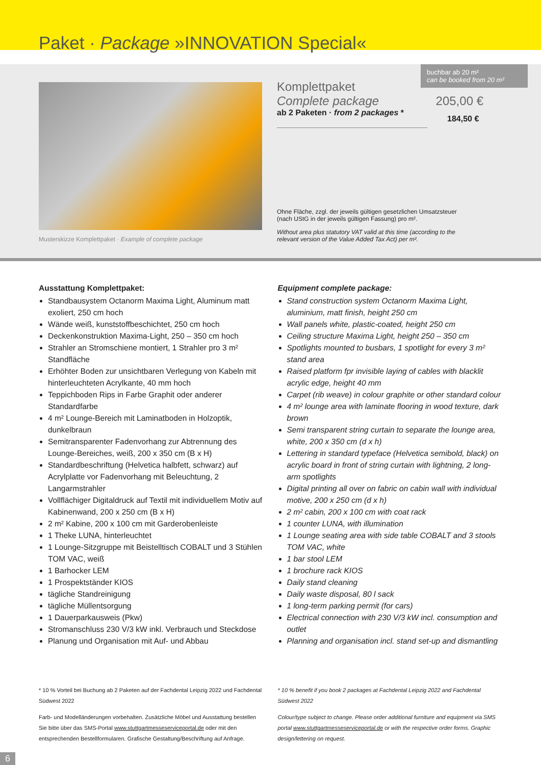Paket · Package »INNOVATION Special«
Musterskizze Komplettpaket · Example of complete package
buchbar ab 20 m²
can be booked from 20 m²
Komplettpaket
Complete package 205,00 €
ab 2 Paketen · from 2 packages *
184,50 €
Ohne Fläche, zzgl. der jeweils gültigen gesetzlichen Umsatzsteuer (nach UStG in der jeweils gültigen Fassung) pro m².
Without area plus statutory VAT valid at this time (according to the relevant version of the Value Added Tax Act) per m².
Ausstattung Komplettpaket:
Standbausystem Octanorm Maxima Light, Aluminum matt exoliert, 250 cm hoch
Wände weiß, kunststoffbeschichtet, 250 cm hoch
Deckenkonstruktion Maxima-Light, 250 – 350 cm hoch
Strahler an Stromschiene montiert, 1 Strahler pro 3 m² Standfläche
Erhöhter Boden zur unsichtbaren Verlegung von Kabeln mit hinterleuchteten Acrylkante, 40 mm hoch
Teppichboden Rips in Farbe Graphit oder anderer Standardfarbe
4 m² Lounge-Bereich mit Laminatboden in Holzoptik, dunkelbraun
Semitransparenter Fadenvorhang zur Abtrennung des Lounge-Bereiches, weiß, 200 x 350 cm (B x H)
Standardbeschriftung (Helvetica halbfett, schwarz) auf Acrylplatte vor Fadenvorhang mit Beleuchtung, 2 Langarmstrahler
Vollflächiger Digitaldruck auf Textil mit individuellem Motiv auf Kabinenwand, 200 x 250 cm (B x H)
2 m² Kabine, 200 x 100 cm mit Garderobenleiste
1 Theke LUNA, hinterleuchtet
1 Lounge-Sitzgruppe mit Beistelltisch COBALT und 3 Stühlen TOM VAC, weiß
1 Barhocker LEM
1 Prospektständer KIOS
tägliche Standreinigung
tägliche Müllentsorgung
1 Dauerparkausweis (Pkw)
Stromanschluss 230 V/3 kW inkl. Verbrauch und Steckdose
Planung und Organisation mit Auf- und Abbau
Equipment complete package:
Stand construction system Octanorm Maxima Light, aluminium, matt finish, height 250 cm
Wall panels white, plastic-coated, height 250 cm
Ceiling structure Maxima Light, height 250 – 350 cm
Spotlights mounted to busbars, 1 spotlight for every 3 m² stand area
Raised platform fpr invisible laying of cables with blacklit acrylic edge, height 40 mm
Carpet (rib weave) in colour graphite or other standard colour
4 m² lounge area with laminate flooring in wood texture, dark brown
Semi transparent string curtain to separate the lounge area, white, 200 x 350 cm (d x h)
Lettering in standard typeface (Helvetica semibold, black) on acrylic board in front of string curtain with lightning, 2 long-arm spotlights
Digital printing all over on fabric on cabin wall with individual motive, 200 x 250 cm (d x h)
2 m² cabin, 200 x 100 cm with coat rack
1 counter LUNA, with illumination
1 Lounge seating area with side table COBALT and 3 stools TOM VAC, white
1 bar stool LEM
1 brochure rack KIOS
Daily stand cleaning
Daily waste disposal, 80 l sack
1 long-term parking permit (for cars)
Electrical connection with 230 V/3 kW incl. consumption and outlet
Planning and organisation incl. stand set-up and dismantling
* 10 % Vorteil bei Buchung ab 2 Paketen auf der Fachdental Leipzig 2022 und Fachdental Südwest 2022
Farb- und Modelländerungen vorbehalten. Zusätzliche Möbel und Ausstattung bestellen Sie bitte über das SMS-Portal www.stuttgartmesseserviceportal.de oder mit den entsprechenden Bestellformularen. Grafische Gestaltung/Beschriftung auf Anfrage.
* 10 % benefit if you book 2 packages at Fachdental Leipzig 2022 and Fachdental Südwest 2022
Colour/type subject to change. Please order additional furniture and equipment via SMS portal www.stuttgartmesseserviceportal.de or with the respective order forms. Graphic design/lettering on request.
6